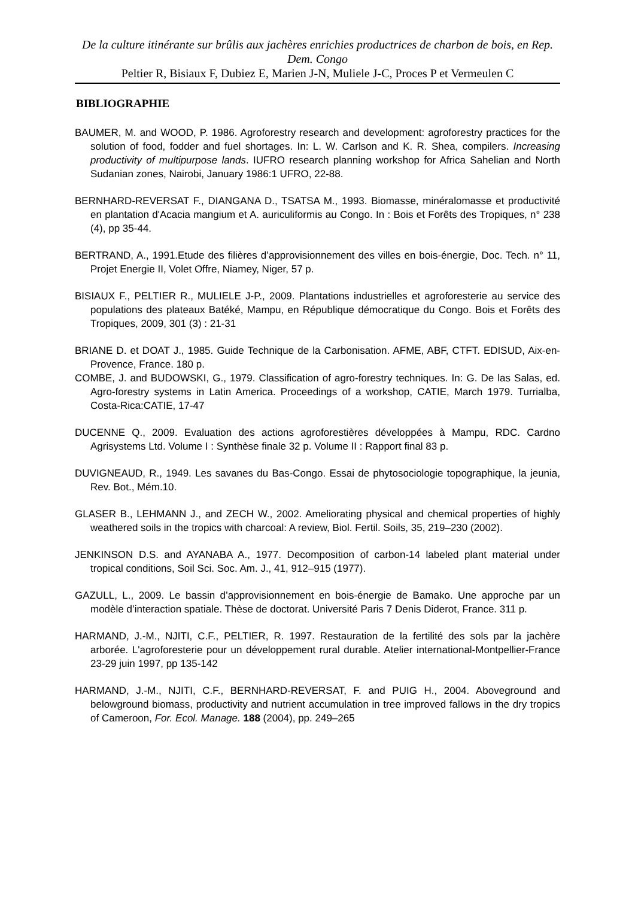De la culture itinérante sur brûlis aux jachères enrichies productrices de charbon de bois, en Rep. Dem. Congo
Peltier R, Bisiaux F, Dubiez E, Marien J-N, Muliele J-C, Proces P et Vermeulen C
BIBLIOGRAPHIE
BAUMER, M. and WOOD, P. 1986. Agroforestry research and development: agroforestry practices for the solution of food, fodder and fuel shortages. In: L. W. Carlson and K. R. Shea, compilers. Increasing productivity of multipurpose lands. IUFRO research planning workshop for Africa Sahelian and North Sudanian zones, Nairobi, January 1986:1 UFRO, 22-88.
BERNHARD-REVERSAT F., DIANGANA D., TSATSA M., 1993. Biomasse, minéralomasse et productivité en plantation d'Acacia mangium et A. auriculiformis au Congo. In : Bois et Forêts des Tropiques, n° 238 (4), pp 35-44.
BERTRAND, A., 1991.Etude des filières d’approvisionnement des villes en bois-énergie, Doc. Tech. n° 11, Projet Energie II, Volet Offre, Niamey, Niger, 57 p.
BISIAUX F., PELTIER R., MULIELE J-P., 2009. Plantations industrielles et agroforesterie au service des populations des plateaux Batéké, Mampu, en République démocratique du Congo. Bois et Forêts des Tropiques, 2009, 301 (3) : 21-31
BRIANE D. et DOAT J., 1985. Guide Technique de la Carbonisation. AFME, ABF, CTFT. EDISUD, Aix-en-Provence, France. 180 p.
COMBE, J. and BUDOWSKI, G., 1979. Classification of agro-forestry techniques. In: G. De las Salas, ed. Agro-forestry systems in Latin America. Proceedings of a workshop, CATIE, March 1979. Turrialba, Costa-Rica:CATIE, 17-47
DUCENNE Q., 2009. Evaluation des actions agroforestières développées à Mampu, RDC. Cardno Agrisystems Ltd. Volume I : Synthèse finale 32 p. Volume II : Rapport final 83 p.
DUVIGNEAUD, R., 1949. Les savanes du Bas-Congo. Essai de phytosociologie topographique, la jeunia, Rev. Bot., Mém.10.
GLASER B., LEHMANN J., and ZECH W., 2002. Ameliorating physical and chemical properties of highly weathered soils in the tropics with charcoal: A review, Biol. Fertil. Soils, 35, 219–230 (2002).
JENKINSON D.S. and AYANABA A., 1977. Decomposition of carbon-14 labeled plant material under tropical conditions, Soil Sci. Soc. Am. J., 41, 912–915 (1977).
GAZULL, L., 2009. Le bassin d’approvisionnement en bois-énergie de Bamako. Une approche par un modèle d’interaction spatiale. Thèse de doctorat. Université Paris 7 Denis Diderot, France. 311 p.
HARMAND, J.-M., NJITI, C.F., PELTIER, R. 1997. Restauration de la fertilité des sols par la jachère arborée. L'agroforesterie pour un développement rural durable. Atelier international-Montpellier-France 23-29 juin 1997, pp 135-142
HARMAND, J.-M., NJITI, C.F., BERNHARD-REVERSAT, F. and PUIG H., 2004. Aboveground and belowground biomass, productivity and nutrient accumulation in tree improved fallows in the dry tropics of Cameroon, For. Ecol. Manage. 188 (2004), pp. 249–265